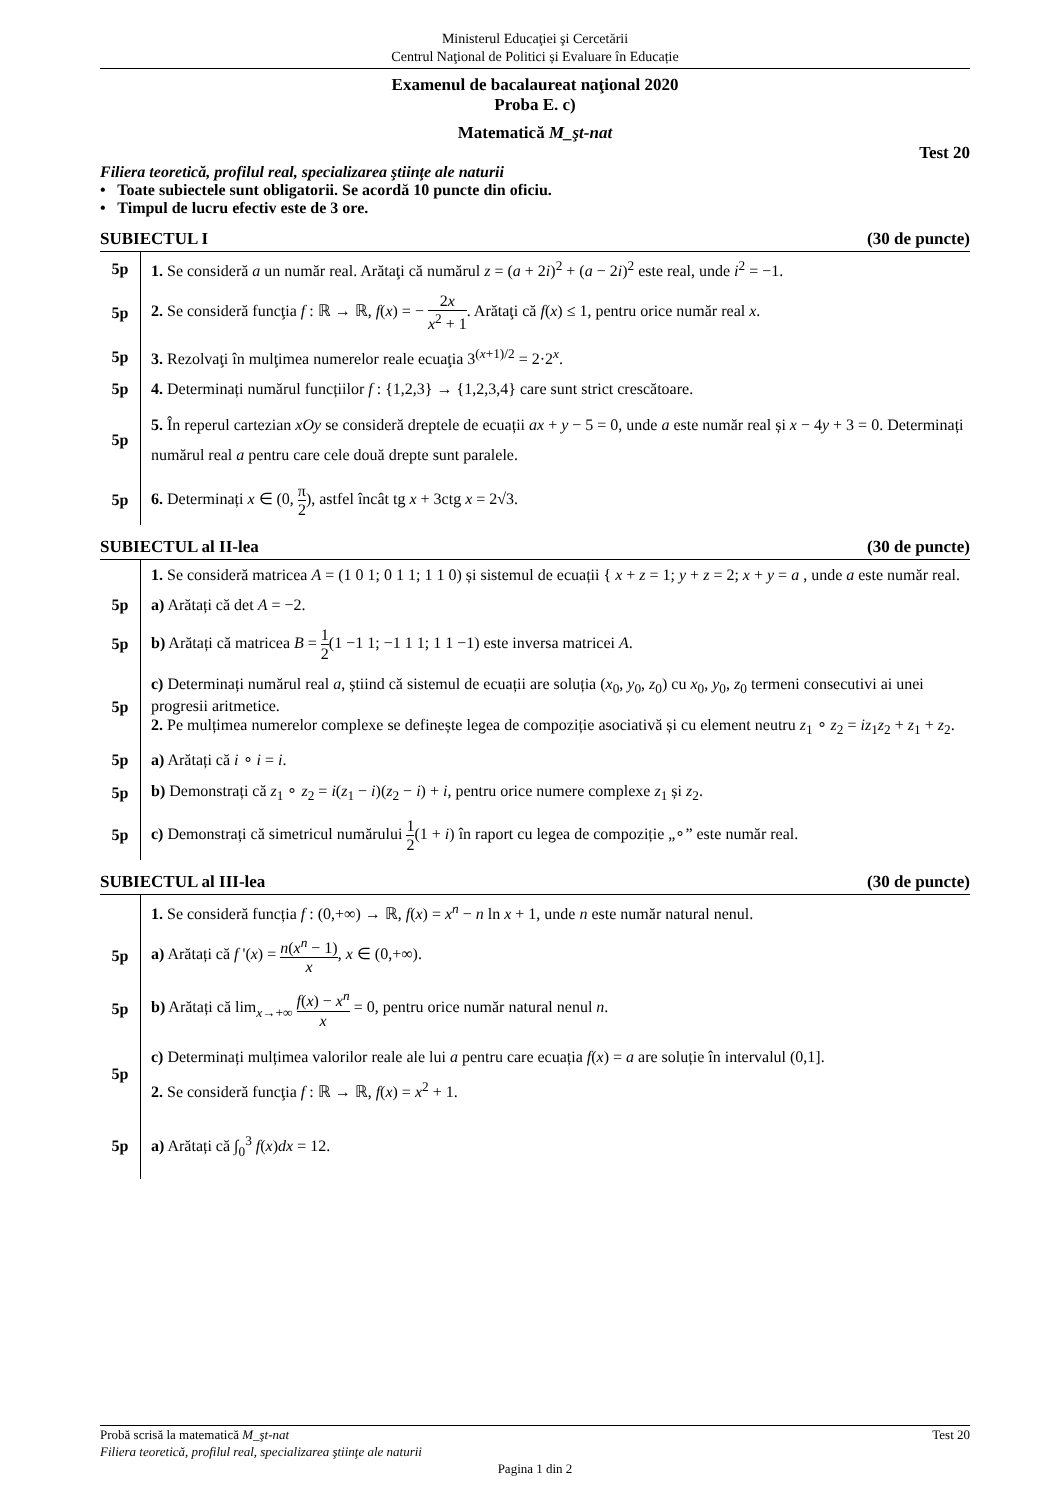Ministerul Educaţiei şi Cercetării
Centrul Naţional de Politici și Evaluare în Educație
Examenul de bacalaureat naţional 2020
Proba E. c)
Matematică M_şt-nat
Test 20
Filiera teoretică, profilul real, specializarea ştiinţe ale naturii
• Toate subiectele sunt obligatorii. Se acordă 10 puncte din oficiu.
• Timpul de lucru efectiv este de 3 ore.
SUBIECTUL I (30 de puncte)
5p
1. Se consideră a un număr real. Arătaţi că numărul z = (a + 2i)<sup>2</sup> + (a − 2i)<sup>2</sup> este real, unde i<sup>2</sup> = −1.
5p
2. Se consideră funcţia f : ℝ → ℝ, f(x) = − 2x x<sup>2</sup> + 1. Arătaţi că f(x) ≤ 1, pentru orice număr real x.
5p
3. Rezolvaţi în mulţimea numerelor reale ecuaţia 3<sup>(x+1)/2</sup> = 2·2<sup>x</sup>.
5p
4. Determinați numărul funcțiilor f : {1,2,3} → {1,2,3,4} care sunt strict crescătoare.
5p
5. În reperul cartezian xOy se consideră dreptele de ecuații ax + y − 5 = 0, unde a este număr real și x − 4y + 3 = 0. Determinați numărul real a pentru care cele două drepte sunt paralele.
5p
6. Determinați x ∈ (0, π 2), astfel încât tg x + 3ctg x = 2√3.
SUBIECTUL al II-lea (30 de puncte)
1. Se consideră matricea A = (1 0 1; 0 1 1; 1 1 0) și sistemul de ecuații { x + z = 1; y + z = 2; x + y = a , unde a este număr real.
5p
a) Arătați că det A = −2.
5p
b) Arătați că matricea B = 1 2(1 −1 1; −1 1 1; 1 1 −1) este inversa matricei A.
5p
c) Determinați numărul real a, știind că sistemul de ecuații are soluția (x<sub>0</sub>, y<sub>0</sub>, z<sub>0</sub>) cu x<sub>0</sub>, y<sub>0</sub>, z<sub>0</sub> termeni consecutivi ai unei progresii aritmetice.
2. Pe mulțimea numerelor complexe se definește legea de compoziție asociativă și cu element neutru z<sub>1</sub> ∘ z<sub>2</sub> = iz<sub>1</sub>z<sub>2</sub> + z<sub>1</sub> + z<sub>2</sub>.
5p
a) Arătați că i ∘ i = i.
5p
b) Demonstrați că z<sub>1</sub> ∘ z<sub>2</sub> = i(z<sub>1</sub> − i)(z<sub>2</sub> − i) + i, pentru orice numere complexe z<sub>1</sub> și z<sub>2</sub>.
5p
c) Demonstrați că simetricul numărului 1 2(1 + i) în raport cu legea de compoziție „∘” este număr real.
SUBIECTUL al III-lea (30 de puncte)
1. Se consideră funcția f : (0,+∞) → ℝ, f(x) = x<sup>n</sup> − n ln x + 1, unde n este număr natural nenul.
5p
a) Arătați că f '(x) = n(x<sup>n</sup> − 1) x, x ∈ (0,+∞).
5p
b) Arătați că lim<sub>x→+∞</sub> f(x) − x<sup>n</sup> x = 0, pentru orice număr natural nenul n.
5p
c) Determinați mulțimea valorilor reale ale lui a pentru care ecuația f(x) = a are soluție în intervalul (0,1].
2. Se consideră funcţia f : ℝ → ℝ, f(x) = x<sup>2</sup> + 1.
5p
a) Arătați că ∫<sub>0</sub><sup>3</sup> f(x)dx = 12.
Probă scrisă la matematică M_şt-nat Test 20
Filiera teoretică, profilul real, specializarea ştiinţe ale naturii
Pagina 1 din 2